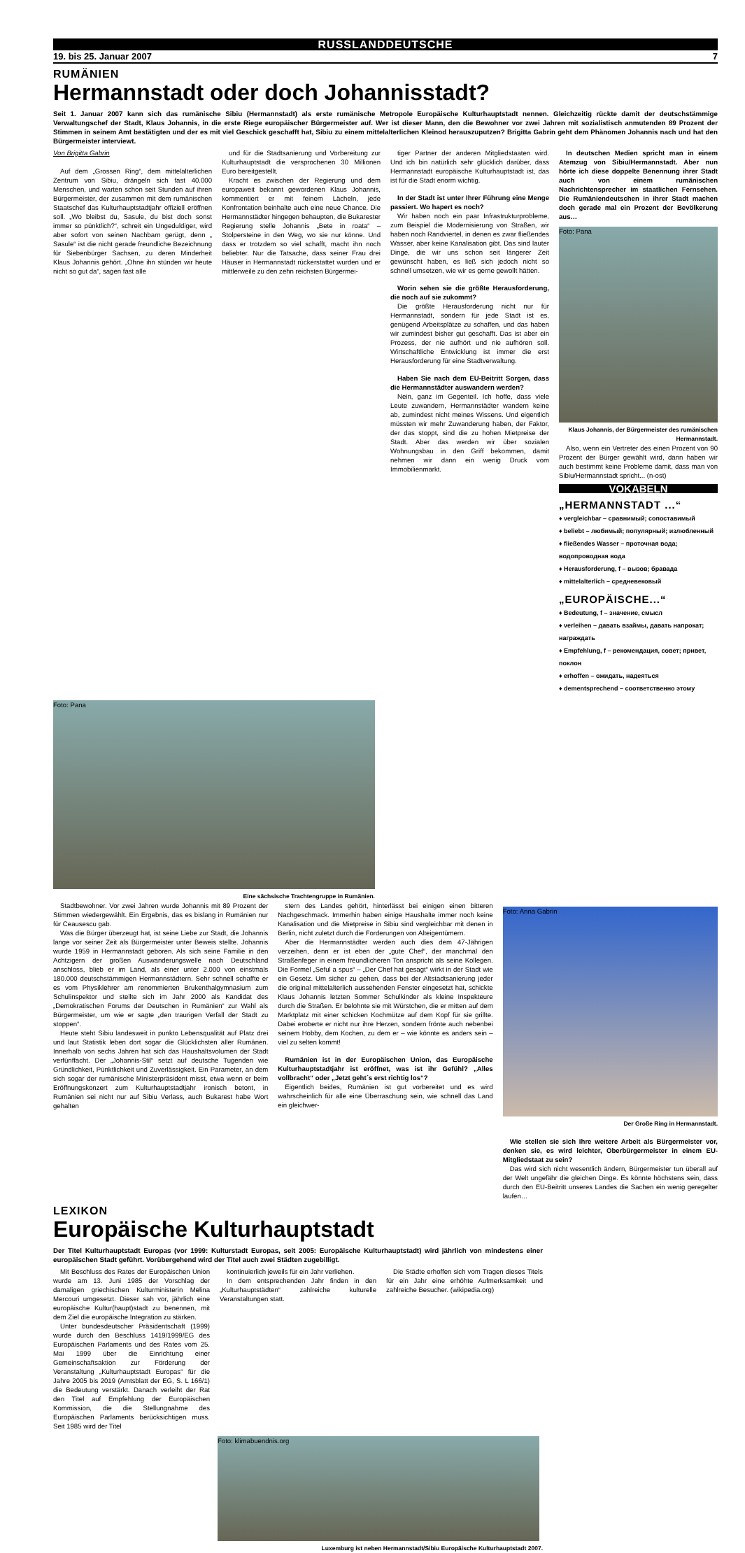RUSSLANDDEUTSCHE
19. bis 25. Januar 2007 7
RUMÄNIEN
Hermannstadt oder doch Johannisstadt?
Seit 1. Januar 2007 kann sich das rumänische Sibiu (Hermannstadt) als erste rumänische Metropole Europäische Kulturhauptstadt nennen. Gleichzeitig rückte damit der deutschstämmige Verwaltungschef der Stadt, Klaus Johannis, in die erste Riege europäischer Bürgermeister auf. Wer ist dieser Mann, den die Bewohner vor zwei Jahren mit sozialistisch anmutenden 89 Prozent der Stimmen in seinem Amt bestätigten und der es mit viel Geschick geschafft hat, Sibiu zu einem mittelalterlichen Kleinod herauszuputzen? Brigitta Gabrin geht dem Phänomen Johannis nach und hat den Bürgermeister interviewt.
Von Brigitta Gabrin
Auf dem „Grossen Ring“, dem mittelalterlichen Zentrum von Sibiu, drängeln sich fast 40.000 Menschen, und warten schon seit Stunden auf ihren Bürgermeister, der zusammen mit dem rumänischen Staatschef das Kulturhauptstadtjahr offiziell eröffnen soll. „Wo bleibst du, Sasule, du bist doch sonst immer so pünktlich?“, schreit ein Ungeduldiger, wird aber sofort von seinen Nachbarn gerügt, denn „ Sasule“ ist die nicht gerade freundliche Bezeichnung für Siebenbürger Sachsen, zu deren Minderheit Klaus Johannis gehört. „Ohne ihn stünden wir heute nicht so gut da“, sagen fast alle
und für die Stadtsanierung und Vorbereitung zur Kulturhauptstadt die versprochenen 30 Millionen Euro bereitgestellt.
Kracht es zwischen der Regierung und dem europaweit bekannt gewordenen Klaus Johannis, kommentiert er mit feinem Lächeln, jede Konfrontation beinhalte auch eine neue Chance. Die Hermannstädter hingegen behaupten, die Bukarester Regierung stelle Johannis „Bete in roata“ – Stolpersteine in den Weg, wo sie nur könne. Und dass er trotzdem so viel schafft, macht ihn noch beliebter. Nur die Tatsache, dass seiner Frau drei Häuser in Hermannstadt rückerstattet wurden und er mittlerweile zu den zehn reichsten Bürgermei-
tiger Partner der anderen Mitgliedstaaten wird. Und ich bin natürlich sehr glücklich darüber, dass Hermannstadt europäische Kulturhauptstadt ist, das ist für die Stadt enorm wichtig.
In der Stadt ist unter Ihrer Führung eine Menge passiert. Wo hapert es noch?
Wir haben noch ein paar Infrastrukturprobleme, zum Beispiel die Modernisierung von Straßen, wir haben noch Randviertel, in denen es zwar fließendes Wasser, aber keine Kanalisation gibt. Das sind lauter Dinge, die wir uns schon seit längerer Zeit gewünscht haben, es ließ sich jedoch nicht so schnell umsetzen, wie wir es gerne gewollt hätten.
Worin sehen sie die größte Herausforderung, die noch auf sie zukommt?
Die größte Herausforderung nicht nur für Hermannstadt, sondern für jede Stadt ist es, genügend Arbeitsplätze zu schaffen, und das haben wir zumindest bisher gut geschafft. Das ist aber ein Prozess, der nie aufhört und nie aufhören soll. Wirtschaftliche Entwicklung ist immer die erst Herausforderung für eine Stadtverwaltung.
Haben Sie nach dem EU-Beitritt Sorgen, dass die Hermannstädter auswandern werden?
Nein, ganz im Gegenteil. Ich hoffe, dass viele Leute zuwandern, Hermannstädter wandern keine ab, zumindest nicht meines Wissens. Und eigentlich müssten wir mehr Zuwanderung haben, der Faktor, der das stoppt, sind die zu hohen Mietpreise der Stadt. Aber das werden wir über sozialen Wohnungsbau in den Griff bekommen, damit nehmen wir dann ein wenig Druck vom Immobilienmarkt.
In deutschen Medien spricht man in einem Atemzug von Sibiu/Hermannstadt. Aber nun hörte ich diese doppelte Benennung ihrer Stadt auch von einem rumänischen Nachrichtensprecher im staatlichen Fernsehen. Die Rumäniendeutschen in ihrer Stadt machen doch gerade mal ein Prozent der Bevölkerung aus…
Foto: Pana
Klaus Johannis, der Bürgermeister des rumänischen Hermannstadt.
Also, wenn ein Vertreter des einen Prozent von 90 Prozent der Bürger gewählt wird, dann haben wir auch bestimmt keine Probleme damit, dass man von Sibiu/Hermannstadt spricht... (n-ost)
VOKABELN
„HERMANNSTADT ...“
♦ vergleichbar – сравнимый; сопоставимый
♦ beliebt – любимый; популярный; излюбленный
♦ fließendes Wasser – проточная вода; водопроводная вода
♦ Herausforderung, f – вызов; бравада
♦ mittelalterlich – средневековый
„EUROPÄISCHE...“
♦ Bedeutung, f – значение, смысл
♦ verleihen – давать взаймы, давать напрокат; награждать
♦ Empfehlung, f – рекомендация, совет; привет, поклон
♦ erhoffen – ожидать, надеяться
♦ dementsprechend – соответственно этому
Foto: Pana
Eine sächsische Trachtengruppe in Rumänien.
Stadtbewohner. Vor zwei Jahren wurde Johannis mit 89 Prozent der Stimmen wiedergewählt. Ein Ergebnis, das es bislang in Rumänien nur für Ceausescu gab.
Was die Bürger überzeugt hat, ist seine Liebe zur Stadt, die Johannis lange vor seiner Zeit als Bürgermeister unter Beweis stellte. Johannis wurde 1959 in Hermannstadt geboren. Als sich seine Familie in den Achtzigern der großen Auswanderungswelle nach Deutschland anschloss, blieb er im Land, als einer unter 2.000 von einstmals 180.000 deutschstämmigen Hermannstädtern. Sehr schnell schaffte er es vom Physiklehrer am renommierten Brukenthalgymnasium zum Schulinspektor und stellte sich im Jahr 2000 als Kandidat des „Demokratischen Forums der Deutschen in Rumänien“ zur Wahl als Bürgermeister, um wie er sagte „den traurigen Verfall der Stadt zu stoppen“.
Heute steht Sibiu landesweit in punkto Lebensqualität auf Platz drei und laut Statistik leben dort sogar die Glücklichsten aller Rumänen. Innerhalb von sechs Jahren hat sich das Haushaltsvolumen der Stadt verfünffacht. Der „Johannis-Stil“ setzt auf deutsche Tugenden wie Gründlichkeit, Pünktlichkeit und Zuverlässigkeit. Ein Parameter, an dem sich sogar der rumänische Ministerpräsident misst, etwa wenn er beim Eröffnungskonzert zum Kulturhauptstadtjahr ironisch betont, in Rumänien sei nicht nur auf Sibiu Verlass, auch Bukarest habe Wort gehalten
stern des Landes gehört, hinterlässt bei einigen einen bitteren Nachgeschmack. Immerhin haben einige Haushalte immer noch keine Kanalisation und die Mietpreise in Sibiu sind vergleichbar mit denen in Berlin, nicht zuletzt durch die Forderungen von Alteigentümern.
Aber die Hermannstädter werden auch dies dem 47-Jährigen verzeihen, denn er ist eben der „gute Chef“, der manchmal den Straßenfeger in einem freundlicheren Ton anspricht als seine Kollegen. Die Formel „Seful a spus“ – „Der Chef hat gesagt“ wirkt in der Stadt wie ein Gesetz. Um sicher zu gehen, dass bei der Altstadtsanierung jeder die original mittelalterlich aussehenden Fenster eingesetzt hat, schickte Klaus Johannis letzten Sommer Schulkinder als kleine Inspekteure durch die Straßen. Er belohnte sie mit Würstchen, die er mitten auf dem Marktplatz mit einer schicken Kochmütze auf dem Kopf für sie grillte. Dabei eroberte er nicht nur ihre Herzen, sondern frönte auch nebenbei seinem Hobby, dem Kochen, zu dem er – wie könnte es anders sein – viel zu selten kommt!
Rumänien ist in der Europäischen Union, das Europäische Kulturhauptstadtjahr ist eröffnet, was ist ihr Gefühl? „Alles vollbracht“ oder „Jetzt geht´s erst richtig los“?
Eigentlich beides, Rumänien ist gut vorbereitet und es wird wahrscheinlich für alle eine Überraschung sein, wie schnell das Land ein gleichwer-
Foto: Anna Gabrin
Der Große Ring in Hermannstadt.
Wie stellen sie sich Ihre weitere Arbeit als Bürgermeister vor, denken sie, es wird leichter, Oberbürgermeister in einem EU-Mitgliedstaat zu sein?
Das wird sich nicht wesentlich ändern, Bürgermeister tun überall auf der Welt ungefähr die gleichen Dinge. Es könnte höchstens sein, dass durch den EU-Beitritt unseres Landes die Sachen ein wenig geregelter laufen…
LEXIKON
Europäische Kulturhauptstadt
Der Titel Kulturhauptstadt Europas (vor 1999: Kulturstadt Europas, seit 2005: Europäische Kulturhauptstadt) wird jährlich von mindestens einer europäischen Stadt geführt. Vorübergehend wird der Titel auch zwei Städten zugebilligt.
Mit Beschluss des Rates der Europäischen Union wurde am 13. Juni 1985 der Vorschlag der damaligen griechischen Kulturministerin Melina Mercouri umgesetzt. Dieser sah vor, jährlich eine europäische Kultur(haupt)stadt zu benennen, mit dem Ziel die europäische Integration zu stärken.
Unter bundesdeutscher Präsidentschaft (1999) wurde durch den Beschluss 1419/1999/EG des Europäischen Parlaments und des Rates vom 25. Mai 1999 über die Einrichtung einer Gemeinschaftsaktion zur Förderung der Veranstaltung „Kulturhauptstadt Europas“ für die Jahre 2005 bis 2019 (Amtsblatt der EG, S. L 166/1) die Bedeutung verstärkt. Danach verleiht der Rat den Titel auf Empfehlung der Europäischen Kommission, die die Stellungnahme des Europäischen Parlaments berücksichtigen muss. Seit 1985 wird der Titel
kontinuierlich jeweils für ein Jahr verliehen.
In dem entsprechenden Jahr finden in den „Kulturhauptstädten“ zahlreiche kulturelle Veranstaltungen statt.
Die Städte erhoffen sich vom Tragen dieses Titels für ein Jahr eine erhöhte Aufmerksamkeit und zahlreiche Besucher. (wikipedia.org)
Foto: klimabuendnis.org
Luxemburg ist neben Hermannstadt/Sibiu Europäische Kulturhauptstadt 2007.